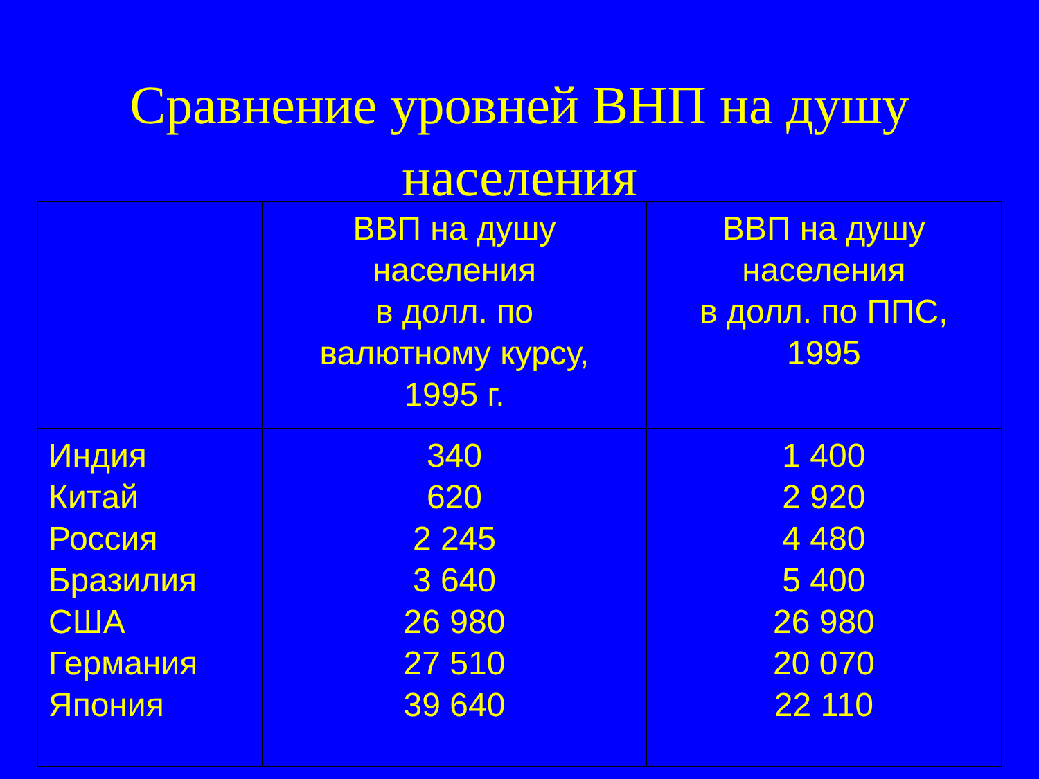Сравнение уровней ВНП на душу
населения
| | ВВП на душу населения в долл. по валютному курсу, 1995 г. | ВВП на душу населения в долл. по ППС, 1995 |
| --- | --- | --- |
| Индия Китай Россия Бразилия США Германия Япония | 340 620 2 245 3 640 26 980 27 510 39 640 | 1 400 2 920 4 480 5 400 26 980 20 070 22 110 |